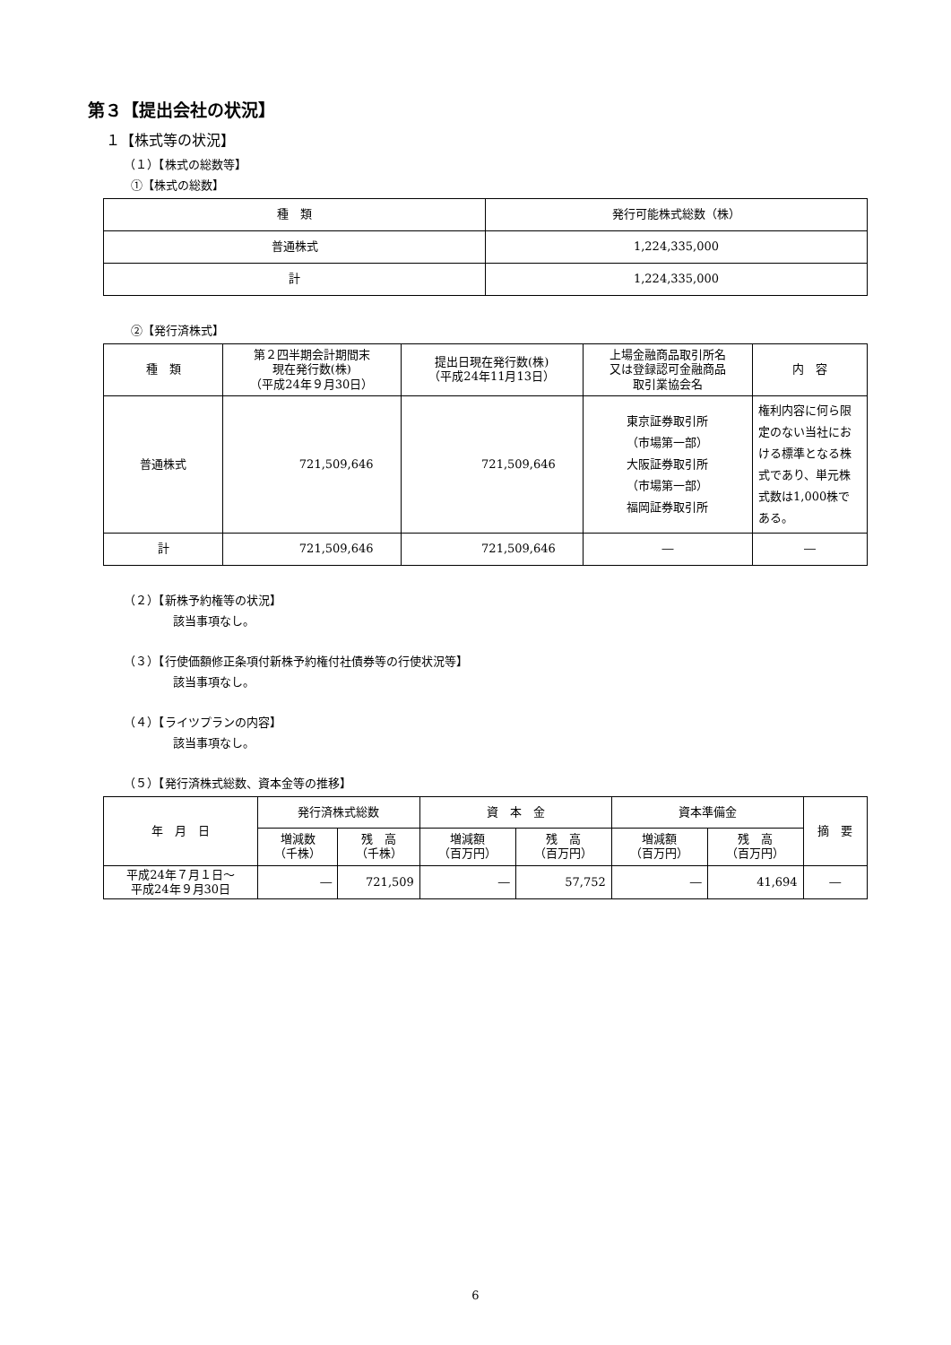第３【提出会社の状況】
１【株式等の状況】
（１）【株式の総数等】
①【株式の総数】
| 種 類 | 発行可能株式総数（株） |
| --- | --- |
| 普通株式 | 1,224,335,000 |
| 計 | 1,224,335,000 |
②【発行済株式】
| 種 類 | 第２四半期会計期間末 現在発行数(株) （平成24年９月30日） | 提出日現在発行数(株) （平成24年11月13日） | 上場金融商品取引所名 又は登録認可金融商品 取引業協会名 | 内 容 |
| --- | --- | --- | --- | --- |
| 普通株式 | 721,509,646 | 721,509,646 | 東京証券取引所 （市場第一部） 大阪証券取引所 （市場第一部） 福岡証券取引所 | 権利内容に何ら限定のない当社における標準となる株式であり、単元株式数は1,000株である。 |
| 計 | 721,509,646 | 721,509,646 | ― | ― |
（２）【新株予約権等の状況】
該当事項なし。
（３）【行使価額修正条項付新株予約権付社債券等の行使状況等】
該当事項なし。
（４）【ライツプランの内容】
該当事項なし。
（５）【発行済株式総数、資本金等の推移】
| 年 月 日 | 発行済株式総数 | | 資 本 金 | | 資本準備金 | | 摘 要 |
| --- | --- | --- | --- | --- | --- | --- | --- |
| | 増減数 （千株） | 残 高 （千株） | 増減額 （百万円） | 残 高 （百万円） | 増減額 （百万円） | 残 高 （百万円） | |
| 平成24年７月１日～ 平成24年９月30日 | ― | 721,509 | ― | 57,752 | ― | 41,694 | ― |
6